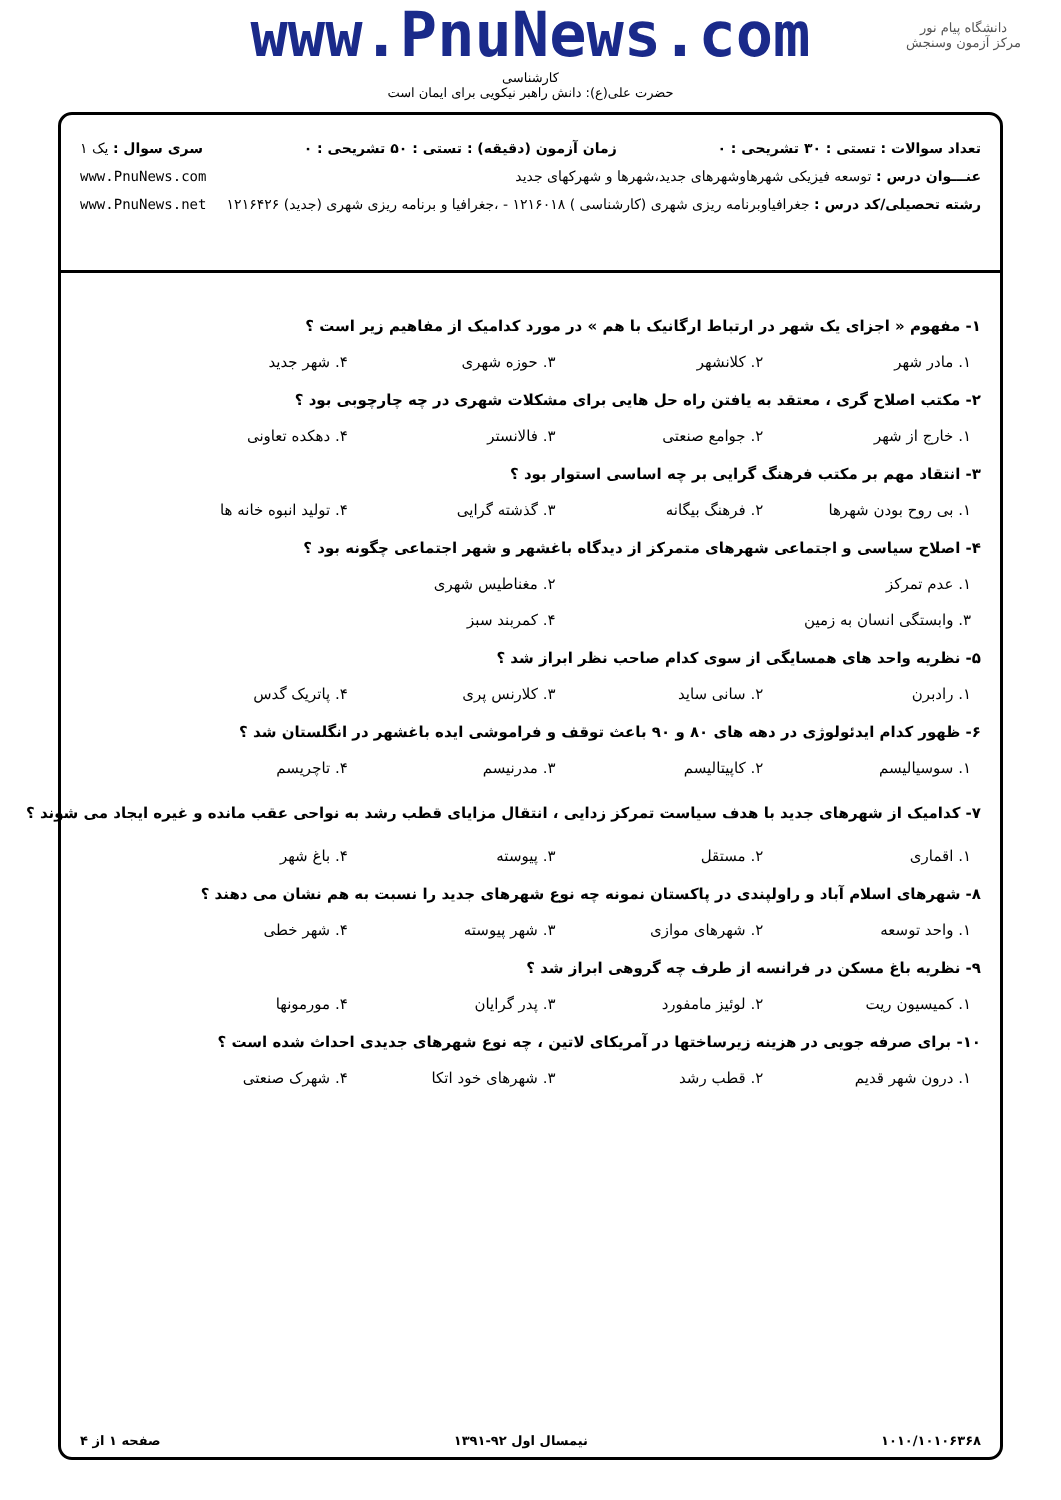دانشگاه پیام نور
مرکز آزمون وسنجش
www.PnuNews.com
کارشناسی
حضرت علی(ع): دانش راهبر نیکویی برای ایمان است
تعداد سوالات : تستی : ۳۰ تشریحی : ۰ زمان آزمون (دقیقه) : تستی : ۵۰ تشریحی : ۰ سری سوال : یک ۱
عنـــوان درس : توسعه فیزیکی شهرهاوشهرهای جدید،شهرها و شهرکهای جدید www.PnuNews.com
رشته تحصیلی/کد درس : جغرافیاوبرنامه ریزی شهری (کارشناسی ) ۱۲۱۶۰۱۸ - ،جغرافیا و برنامه ریزی شهری (جدید) ۱۲۱۶۴۲۶ www.PnuNews.net
۱- مفهوم « اجزای یک شهر در ارتباط ارگانیک با هم » در مورد کدامیک از مفاهیم زیر است ؟
۱. مادر شهر ۲. کلانشهر ۳. حوزه شهری ۴. شهر جدید
۲- مکتب اصلاح گری ، معتقد به یافتن راه حل هایی برای مشکلات شهری در چه چارچوبی بود ؟
۱. خارج از شهر ۲. جوامع صنعتی ۳. فالانستر ۴. دهکده تعاونی
۳- انتقاد مهم بر مکتب فرهنگ گرایی بر چه اساسی استوار بود ؟
۱. بی روح بودن شهرها ۲. فرهنگ بیگانه ۳. گذشته گرایی ۴. تولید انبوه خانه ها
۴- اصلاح سیاسی و اجتماعی شهرهای متمرکز از دیدگاه باغشهر و شهر اجتماعی چگونه بود ؟
۱. عدم تمرکز ۲. مغناطیس شهری
۳. وابستگی انسان به زمین ۴. کمربند سبز
۵- نظریه واحد های همسایگی از سوی کدام صاحب نظر ابراز شد ؟
۱. رادبرن ۲. سانی ساید ۳. کلارنس پری ۴. پاتریک گدس
۶- ظهور کدام ایدئولوژی در دهه های ۸۰ و ۹۰ باعث توقف و فراموشی ایده باغشهر در انگلستان شد ؟
۱. سوسیالیسم ۲. کاپیتالیسم ۳. مدرنیسم ۴. تاچریسم
۷- کدامیک از شهرهای جدید با هدف سیاست تمرکز زدایی ، انتقال مزایای قطب رشد به نواحی عقب مانده و غیره ایجاد می شوند ؟
۱. اقماری ۲. مستقل ۳. پیوسته ۴. باغ شهر
۸- شهرهای اسلام آباد و راولپندی در پاکستان نمونه چه نوع شهرهای جدید را نسبت به هم نشان می دهند ؟
۱. واحد توسعه ۲. شهرهای موازی ۳. شهر پیوسته ۴. شهر خطی
۹- نظریه باغ مسکن در فرانسه از طرف چه گروهی ابراز شد ؟
۱. کمیسیون ریت ۲. لوئیز مامفورد ۳. پدر گرایان ۴. مورمونها
۱۰- برای صرفه جویی در هزینه زیرساختها در آمریکای لاتین ، چه نوع شهرهای جدیدی احداث شده است ؟
۱. درون شهر قدیم ۲. قطب رشد ۳. شهرهای خود اتکا ۴. شهرک صنعتی
۱۰۱۰/۱۰۱۰۶۳۶۸ نیمسال اول ۹۲-۱۳۹۱ صفحه ۱ از ۴